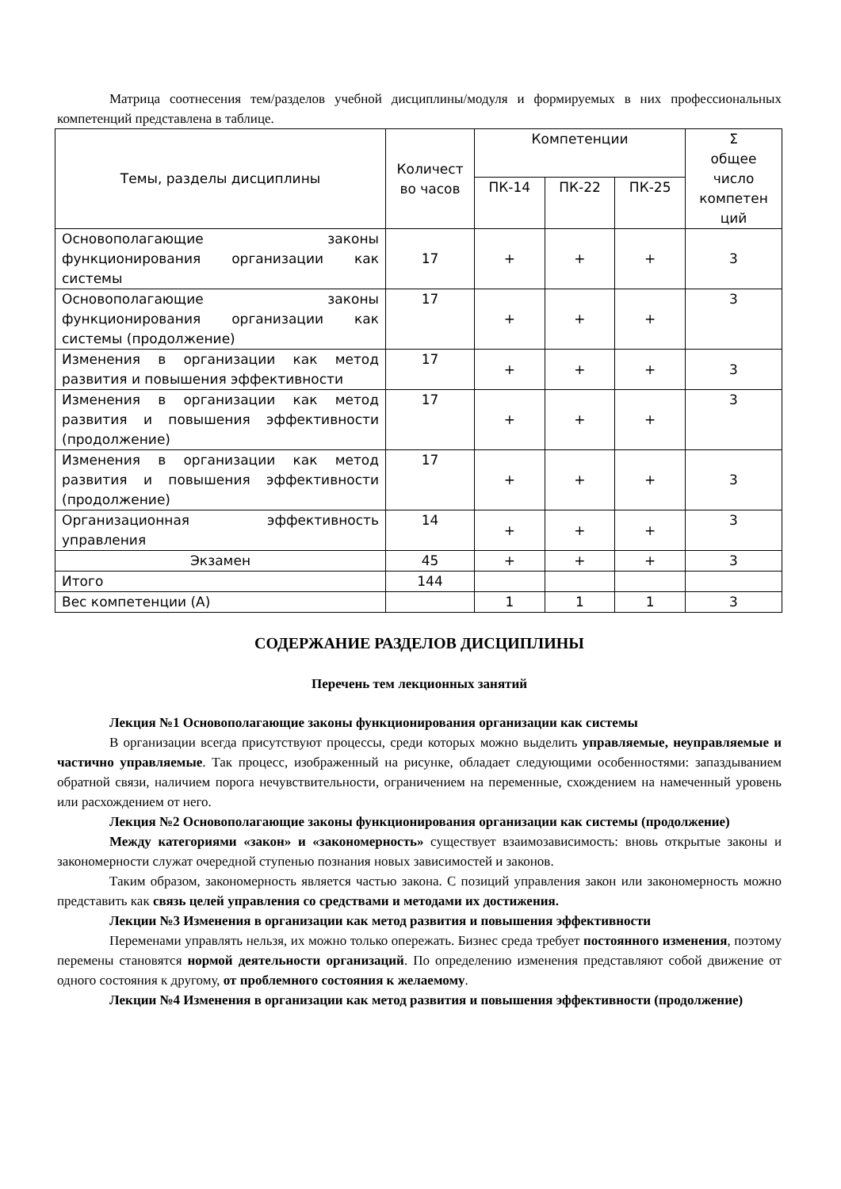Матрица соотнесения тем/разделов учебной дисциплины/модуля и формируемых в них профессиональных компетенций представлена в таблице.
| Темы, разделы дисциплины | Количест во часов | Компетенции | | | Σ общее число компетен ций |
| --- | --- | --- | --- | --- | --- |
| | | ПК-14 | ПК-22 | ПК-25 | |
| Основополагающие законы функционирования организации как системы | 17 | + | + | + | 3 |
| Основополагающие законы функционирования организации как системы (продолжение) | 17 | + | + | + | 3 |
| Изменения в организации как метод развития и повышения эффективности | 17 | + | + | + | 3 |
| Изменения в организации как метод развития и повышения эффективности (продолжение) | 17 | + | + | + | 3 |
| Изменения в организации как метод развития и повышения эффективности (продолжение) | 17 | + | + | + | 3 |
| Организационная эффективность управления | 14 | + | + | + | 3 |
| Экзамен | 45 | + | + | + | 3 |
| Итого | 144 | | | | |
| Вес компетенции (А) | | 1 | 1 | 1 | 3 |
СОДЕРЖАНИЕ РАЗДЕЛОВ ДИСЦИПЛИНЫ
Перечень тем лекционных занятий
Лекция №1 Основополагающие законы функционирования организации как системы
В организации всегда присутствуют процессы, среди которых можно выделить управляемые, неуправляемые и частично управляемые. Так процесс, изображенный на рисунке, обладает следующими особенностями: запаздыванием обратной связи, наличием порога нечувствительности, ограничением на переменные, схождением на намеченный уровень или расхождением от него.
Лекция №2 Основополагающие законы функционирования организации как системы (продолжение)
Между категориями «закон» и «закономерность» существует взаимозависимость: вновь открытые законы и закономерности служат очередной ступенью познания новых зависимостей и законов.
Таким образом, закономерность является частью закона. С позиций управления закон или закономерность можно представить как связь целей управления со средствами и методами их достижения.
Лекции №3 Изменения в организации как метод развития и повышения эффективности
Переменами управлять нельзя, их можно только опережать. Бизнес среда требует постоянного изменения, поэтому перемены становятся нормой деятельности организаций. По определению изменения представляют собой движение от одного состояния к другому, от проблемного состояния к желаемому.
Лекции №4 Изменения в организации как метод развития и повышения эффективности (продолжение)